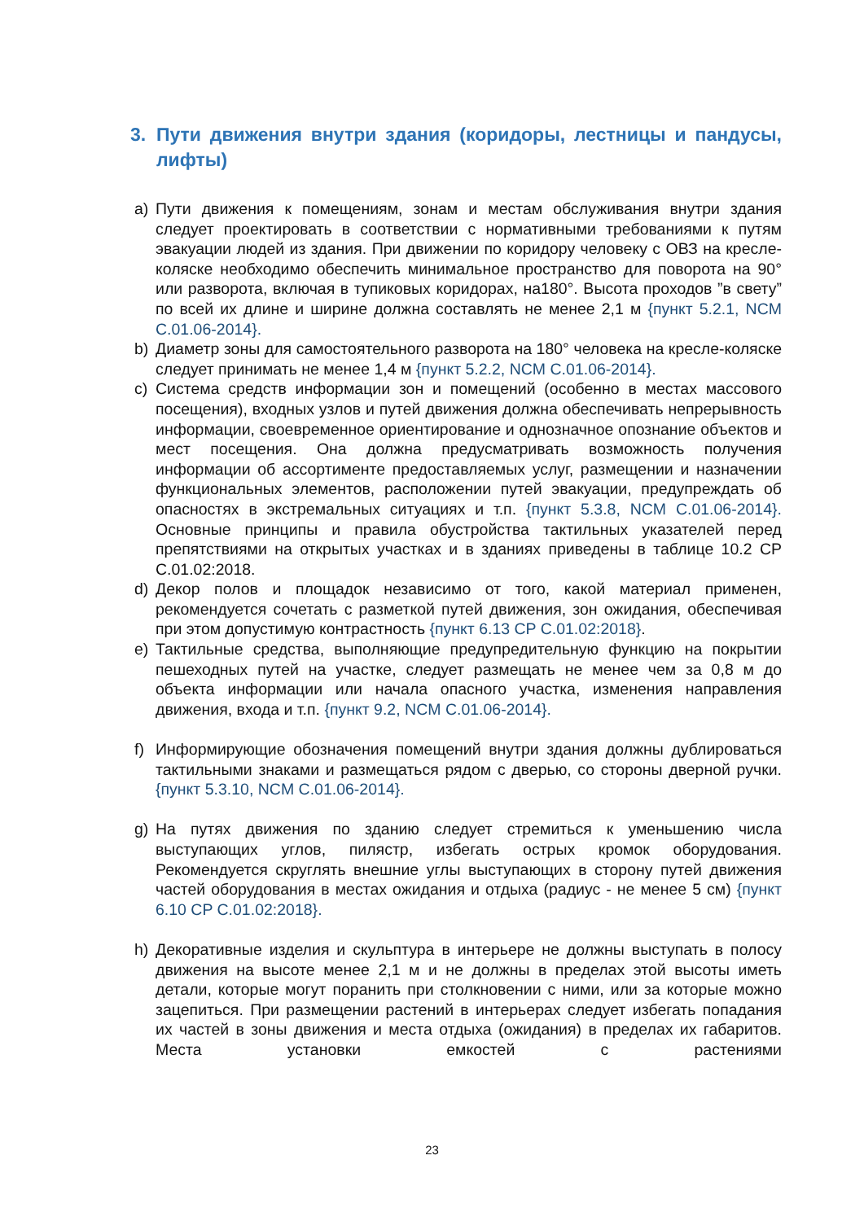3. Пути движения внутри здания (коридоры, лестницы и пандусы, лифты)
a) Пути движения к помещениям, зонам и местам обслуживания внутри здания следует проектировать в соответствии с нормативными требованиями к путям эвакуации людей из здания. При движении по коридору человеку с ОВЗ на кресле-коляске необходимо обеспечить минимальное пространство для поворота на 90° или разворота, включая в тупиковых коридорах, на180°. Высота проходов ”в свету” по всей их длине и ширине должна составлять не менее 2,1 м {пункт 5.2.1, NCM C.01.06-2014}.
b) Диаметр зоны для самостоятельного разворота на 180° человека на кресле-коляске следует принимать не менее 1,4 м {пункт 5.2.2, NCM C.01.06-2014}.
c) Система средств информации зон и помещений (особенно в местах массового посещения), входных узлов и путей движения должна обеспечивать непрерывность информации, своевременное ориентирование и однозначное опознание объектов и мест посещения. Она должна предусматривать возможность получения информации об ассортименте предоставляемых услуг, размещении и назначении функциональных элементов, расположении путей эвакуации, предупреждать об опасностях в экстремальных ситуациях и т.п. {пункт 5.3.8, NCM C.01.06-2014}. Основные принципы и правила обустройства тактильных указателей перед препятствиями на открытых участках и в зданиях приведены в таблице 10.2 CP C.01.02:2018.
d) Декор полов и площадок независимо от того, какой материал применен, рекомендуется сочетать с разметкой путей движения, зон ожидания, обеспечивая при этом допустимую контрастность {пункт 6.13 CP C.01.02:2018}.
e) Тактильные средства, выполняющие предупредительную функцию на покрытии пешеходных путей на участке, следует размещать не менее чем за 0,8 м до объекта информации или начала опасного участка, изменения направления движения, входа и т.п. {пункт 9.2, NCM C.01.06-2014}.
f) Информирующие обозначения помещений внутри здания должны дублироваться тактильными знаками и размещаться рядом с дверью, со стороны дверной ручки. {пункт 5.3.10, NCM C.01.06-2014}.
g) На путях движения по зданию следует стремиться к уменьшению числа выступающих углов, пилястр, избегать острых кромок оборудования. Рекомендуется скруглять внешние углы выступающих в сторону путей движения частей оборудования в местах ожидания и отдыха (радиус - не менее 5 см) {пункт 6.10 CP C.01.02:2018}.
h) Декоративные изделия и скульптура в интерьере не должны выступать в полосу движения на высоте менее 2,1 м и не должны в пределах этой высоты иметь детали, которые могут поранить при столкновении с ними, или за которые можно зацепиться. При размещении растений в интерьерах следует избегать попадания их частей в зоны движения и места отдыха (ожидания) в пределах их габаритов. Места установки емкостей с растениями
23